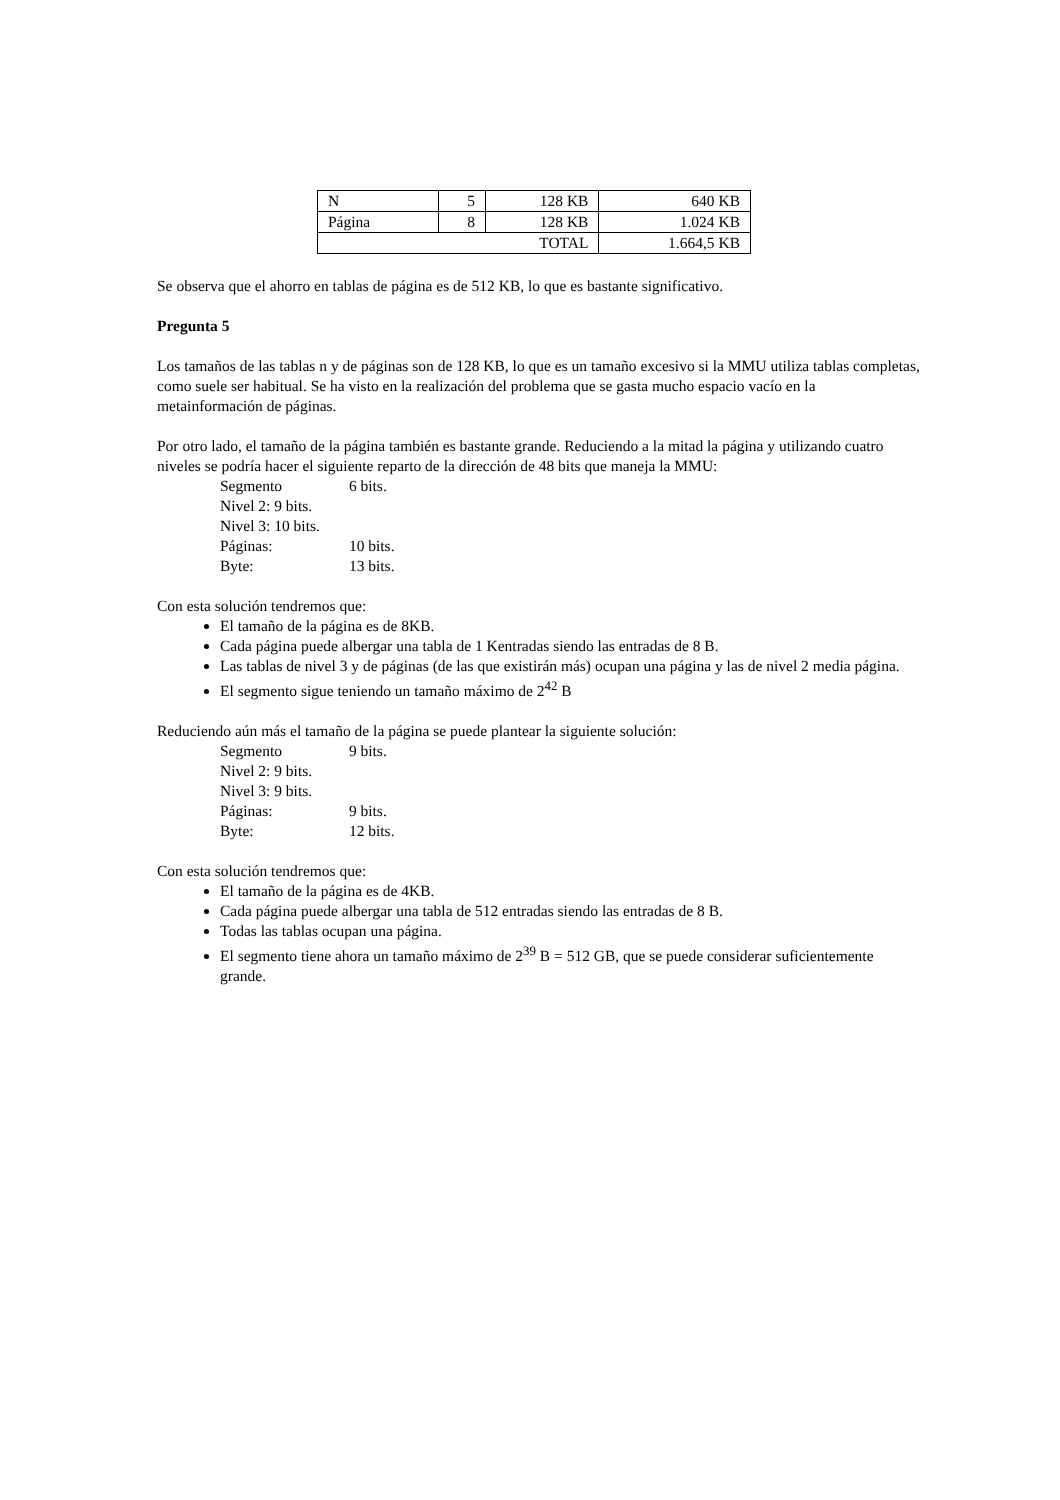| N | 5 | 128 KB | 640 KB |
| Página | 8 | 128 KB | 1.024 KB |
| TOTAL | | | 1.664,5 KB |
Se observa que el ahorro en tablas de página es de 512 KB, lo que es bastante significativo.
Pregunta 5
Los tamaños de las tablas n y de páginas son de 128 KB, lo que es un tamaño excesivo si la MMU utiliza tablas completas, como suele ser habitual. Se ha visto en la realización del problema que se gasta mucho espacio vacío en la metainformación de páginas.
Por otro lado, el tamaño de la página también es bastante grande. Reduciendo a la mitad la página y utilizando cuatro niveles se podría hacer el siguiente reparto de la dirección de 48 bits que maneja la MMU:
Segmento 6 bits.
Nivel 2: 9 bits.
Nivel 3: 10 bits.
Páginas: 10 bits.
Byte: 13 bits.
Con esta solución tendremos que:
El tamaño de la página es de 8KB.
Cada página puede albergar una tabla de 1 Kentradas siendo las entradas de 8 B.
Las tablas de nivel 3 y de páginas (de las que existirán más) ocupan una página y las de nivel 2 media página.
El segmento sigue teniendo un tamaño máximo de 2<sup>42</sup> B
Reduciendo aún más el tamaño de la página se puede plantear la siguiente solución:
Segmento 9 bits.
Nivel 2: 9 bits.
Nivel 3: 9 bits.
Páginas: 9 bits.
Byte: 12 bits.
Con esta solución tendremos que:
El tamaño de la página es de 4KB.
Cada página puede albergar una tabla de 512 entradas siendo las entradas de 8 B.
Todas las tablas ocupan una página.
El segmento tiene ahora un tamaño máximo de 2<sup>39</sup> B = 512 GB, que se puede considerar suficientemente grande.